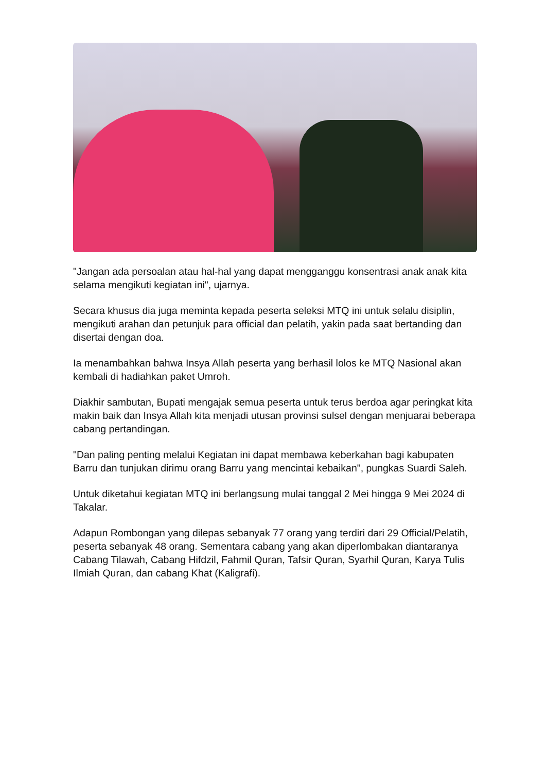"Jangan ada persoalan atau hal-hal yang dapat mengganggu konsentrasi anak anak kita selama mengikuti kegiatan ini", ujarnya.
Secara khusus dia juga meminta kepada peserta seleksi MTQ ini untuk selalu disiplin, mengikuti arahan dan petunjuk para official dan pelatih, yakin pada saat bertanding dan disertai dengan doa.
Ia menambahkan bahwa Insya Allah peserta yang berhasil lolos ke MTQ Nasional akan kembali di hadiahkan paket Umroh.
Diakhir sambutan, Bupati mengajak semua peserta untuk terus berdoa agar peringkat kita makin baik dan Insya Allah kita menjadi utusan provinsi sulsel dengan menjuarai beberapa cabang pertandingan.
"Dan paling penting melalui Kegiatan ini dapat membawa keberkahan bagi kabupaten Barru dan tunjukan dirimu orang Barru yang mencintai kebaikan", pungkas Suardi Saleh.
Untuk diketahui kegiatan MTQ ini berlangsung mulai tanggal 2 Mei hingga 9 Mei 2024 di Takalar.
Adapun Rombongan yang dilepas sebanyak 77 orang yang terdiri dari 29 Official/Pelatih, peserta sebanyak 48 orang. Sementara cabang yang akan diperlombakan diantaranya Cabang Tilawah, Cabang Hifdzil, Fahmil Quran, Tafsir Quran, Syarhil Quran, Karya Tulis Ilmiah Quran, dan cabang Khat (Kaligrafi).